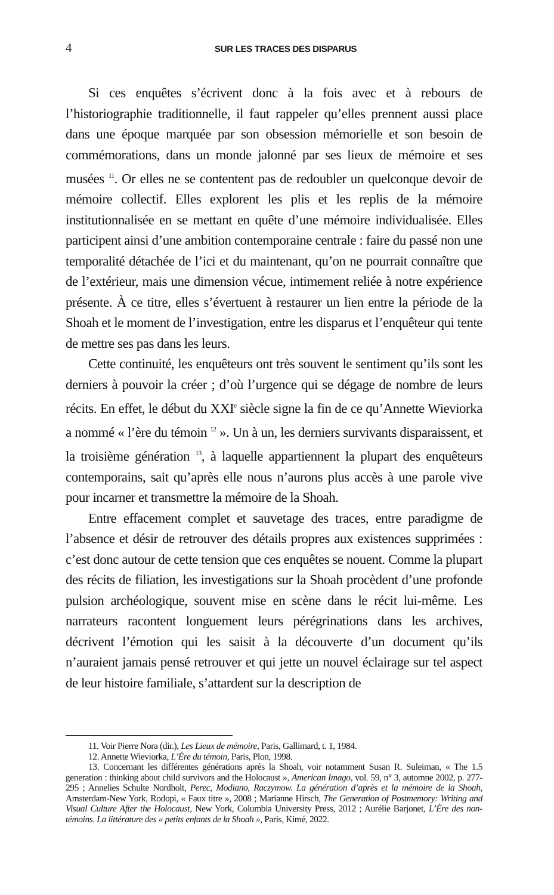4 SUR LES TRACES DES DISPARUS
Si ces enquêtes s’écrivent donc à la fois avec et à rebours de l’historiographie traditionnelle, il faut rappeler qu’elles prennent aussi place dans une époque marquée par son obsession mémorielle et son besoin de commémorations, dans un monde jalonné par ses lieux de mémoire et ses musées <sup>11</sup>. Or elles ne se contentent pas de redoubler un quelconque devoir de mémoire collectif. Elles explorent les plis et les replis de la mémoire institutionnalisée en se mettant en quête d’une mémoire individualisée. Elles participent ainsi d’une ambition contemporaine centrale : faire du passé non une temporalité détachée de l’ici et du maintenant, qu’on ne pourrait connaître que de l’extérieur, mais une dimension vécue, intimement reliée à notre expérience présente. À ce titre, elles s’évertuent à restaurer un lien entre la période de la Shoah et le moment de l’investigation, entre les disparus et l’enquêteur qui tente de mettre ses pas dans les leurs.
Cette continuité, les enquêteurs ont très souvent le sentiment qu’ils sont les derniers à pouvoir la créer ; d’où l’urgence qui se dégage de nombre de leurs récits. En effet, le début du XXI<sup>e</sup> siècle signe la fin de ce qu’Annette Wieviorka a nommé « l’ère du témoin <sup>12</sup> ». Un à un, les derniers survivants disparaissent, et la troisième génération <sup>13</sup>, à laquelle appartiennent la plupart des enquêteurs contemporains, sait qu’après elle nous n’aurons plus accès à une parole vive pour incarner et transmettre la mémoire de la Shoah.
Entre effacement complet et sauvetage des traces, entre paradigme de l’absence et désir de retrouver des détails propres aux existences supprimées : c’est donc autour de cette tension que ces enquêtes se nouent. Comme la plupart des récits de filiation, les investigations sur la Shoah procèdent d’une profonde pulsion archéologique, souvent mise en scène dans le récit lui-même. Les narrateurs racontent longuement leurs pérégrinations dans les archives, décrivent l’émotion qui les saisit à la découverte d’un document qu’ils n’auraient jamais pensé retrouver et qui jette un nouvel éclairage sur tel aspect de leur histoire familiale, s’attardent sur la description de
11. Voir Pierre Nora (dir.), Les Lieux de mémoire, Paris, Gallimard, t. 1, 1984.
12. Annette Wieviorka, L’Ère du témoin, Paris, Plon, 1998.
13. Concernant les différentes générations après la Shoah, voir notamment Susan R. Suleiman, « The 1.5 generation : thinking about child survivors and the Holocaust », American Imago, vol. 59, n° 3, automne 2002, p. 277-295 ; Annelies Schulte Nordholt, Perec, Modiano, Raczymow. La génération d’après et la mémoire de la Shoah, Amsterdam-New York, Rodopi, « Faux titre », 2008 ; Marianne Hirsch, The Generation of Postmemory: Writing and Visual Culture After the Holocaust, New York, Columbia University Press, 2012 ; Aurélie Barjonet, L’Ère des non-témoins. La littérature des « petits enfants de la Shoah », Paris, Kimé, 2022.